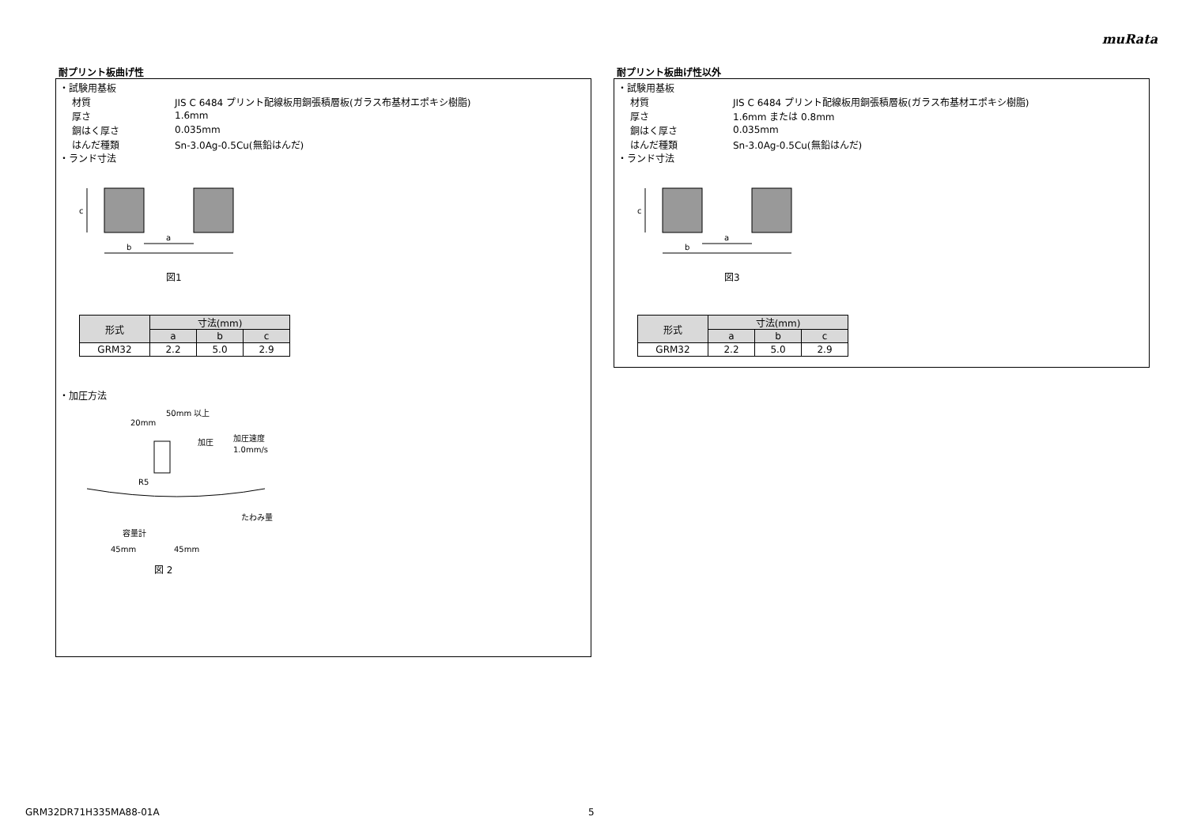muRata
耐プリント板曲げ性
・試験用基板
材質 JIS C 6484 プリント配線板用銅張積層板(ガラス布基材エポキシ樹脂)
厚さ 1.6mm
銅はく厚さ 0.035mm
はんだ種類 Sn-3.0Ag-0.5Cu(無鉛はんだ)
・ランド寸法
c
a
b
図1
| 形式 | 寸法(mm) | | |
| --- | --- | --- | --- |
| | a | b | c |
| GRM32 | 2.2 | 5.0 | 2.9 |
・加圧方法
20mm
50mm 以上
加圧
加圧速度
1.0mm/s
R5
たわみ量
容量計
45mm
45mm
図 2
耐プリント板曲げ性以外
・試験用基板
材質 JIS C 6484 プリント配線板用銅張積層板(ガラス布基材エポキシ樹脂)
厚さ 1.6mm または 0.8mm
銅はく厚さ 0.035mm
はんだ種類 Sn-3.0Ag-0.5Cu(無鉛はんだ)
・ランド寸法
c
a
b
図3
| 形式 | 寸法(mm) | | |
| --- | --- | --- | --- |
| | a | b | c |
| GRM32 | 2.2 | 5.0 | 2.9 |
GRM32DR71H335MA88-01A 5